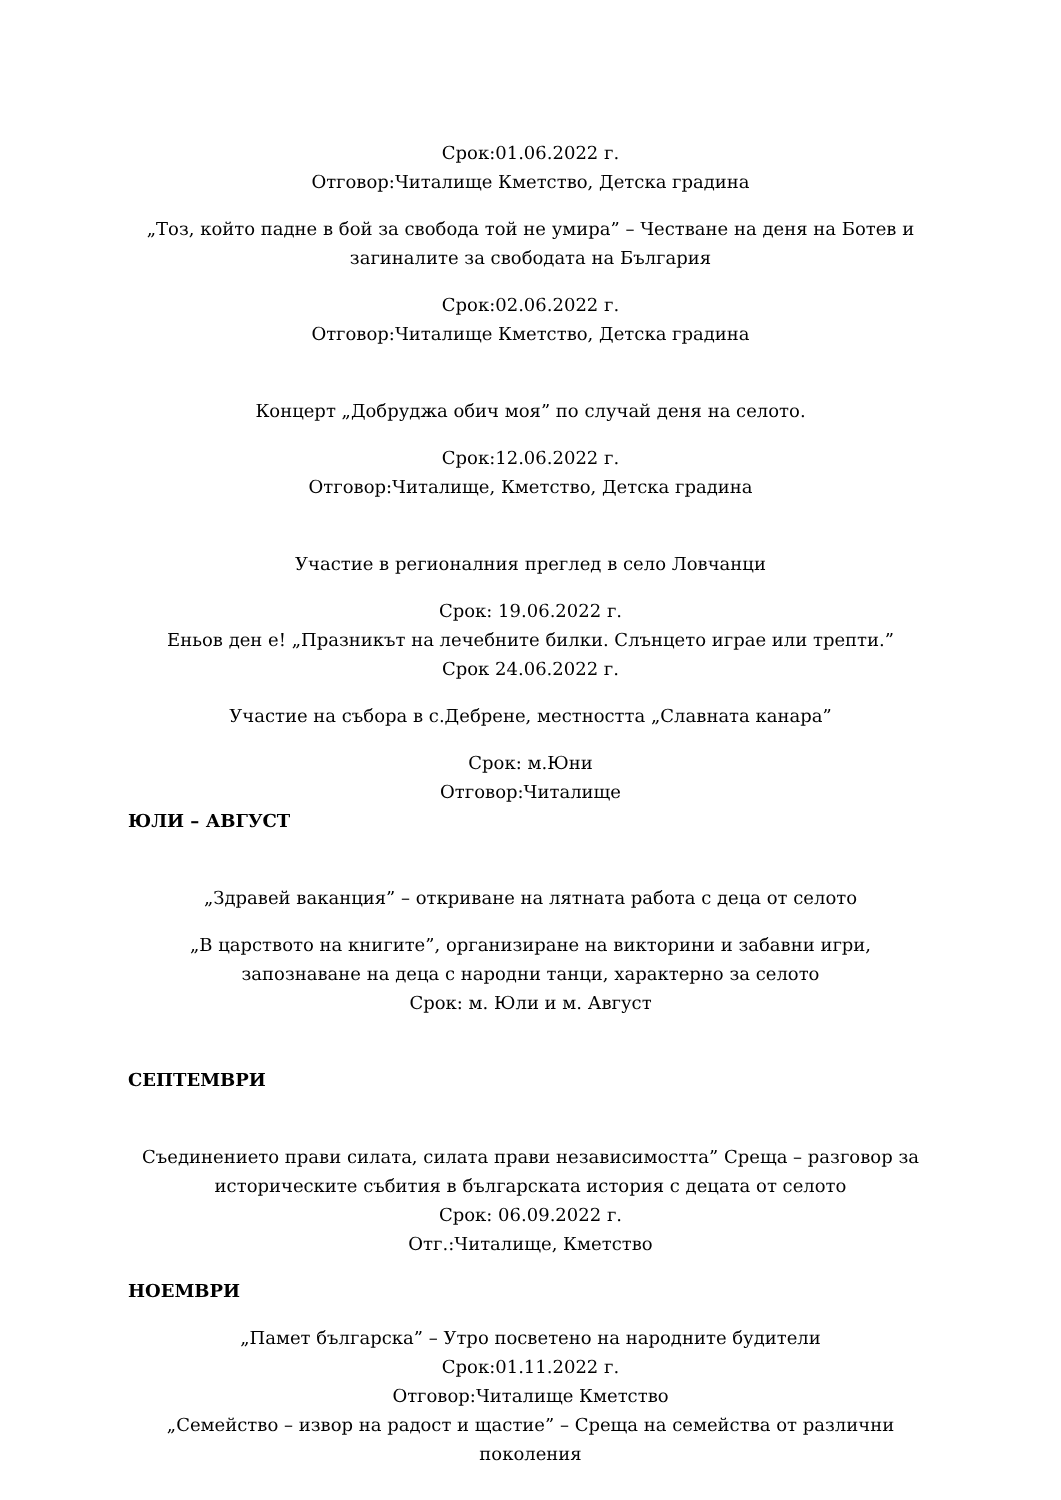Срок:01.06.2022 г.
Отговор:Читалище Кметство, Детска градина
„Тоз, който падне в бой за свобода той не умира” – Честване на деня на Ботев и загиналите за свободата на България
Срок:02.06.2022 г.
Отговор:Читалище Кметство, Детска градина
Концерт „Добруджа обич моя” по случай деня на селото.
Срок:12.06.2022 г.
Отговор:Читалище, Кметство, Детска градина
Участие в регионалния преглед в село Ловчанци
Срок: 19.06.2022 г.
Еньов ден е! „Празникът на лечебните билки. Слънцето играе или трепти.”
Срок 24.06.2022 г.
Участие на събора в с.Дебрене, местността „Славната канара”
Срок: м.Юни
Отговор:Читалище
ЮЛИ – АВГУСТ
„Здравей ваканция” – откриване на лятната работа с деца от селото
„В царството на книгите”, организиране на викторини и забавни игри, запознаване на деца с народни танци, характерно за селото
Срок: м. Юли и м. Август
СЕПТЕМВРИ
Съединението прави силата, силата прави независимостта” Среща – разговор за историческите събития в българската история с децата от селото
Срок: 06.09.2022 г.
Отг.:Читалище, Кметство
НОЕМВРИ
„Памет българска” – Утро посветено на народните будители
Срок:01.11.2022 г.
Отговор:Читалище Кметство
„Семейство – извор на радост и щастие” – Среща на семейства от различни поколения